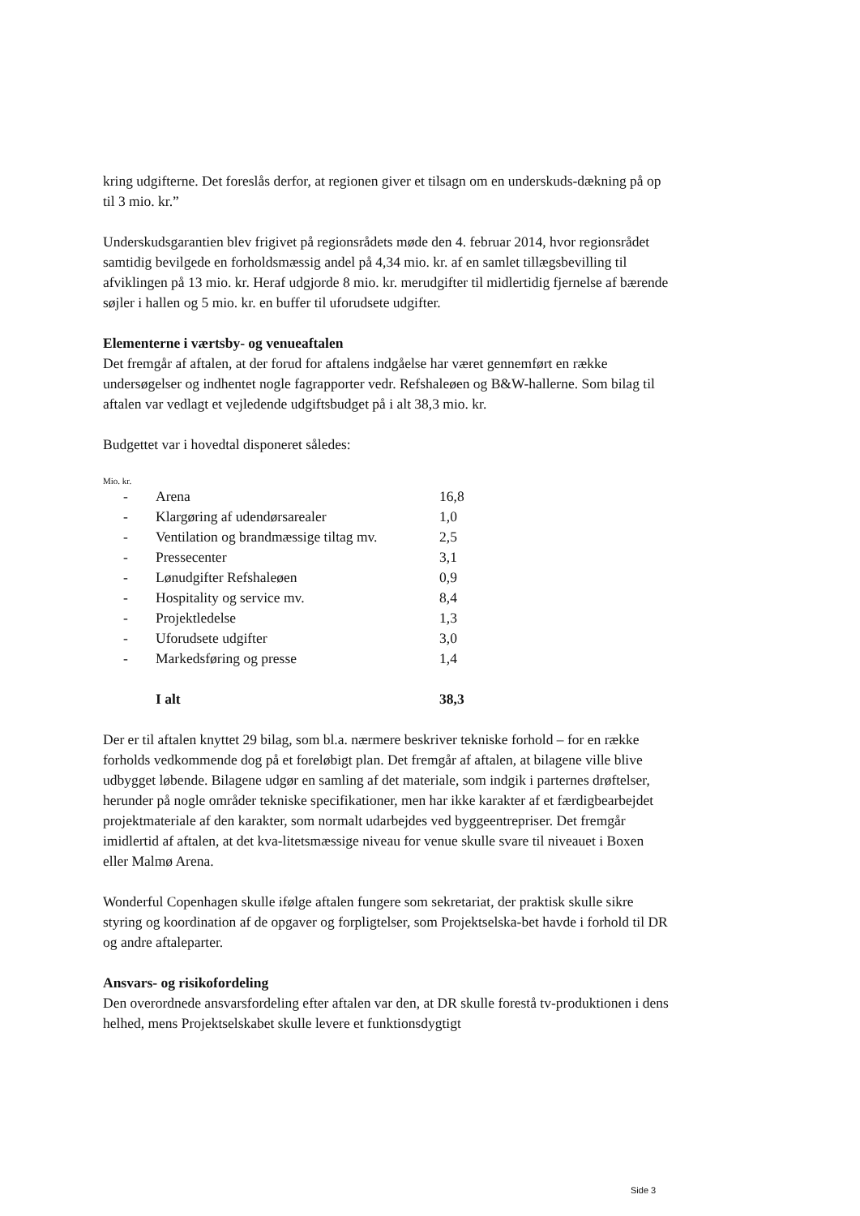kring udgifterne. Det foreslås derfor, at regionen giver et tilsagn om en underskuds-dækning på op til 3 mio. kr.”
Underskudsgarantien blev frigivet på regionsrådets møde den 4. februar 2014, hvor regionsrådet samtidig bevilgede en forholdsmæssig andel på 4,34 mio. kr. af en samlet tillægsbevilling til afviklingen på 13 mio. kr. Heraf udgjorde 8 mio. kr. merudgifter til midlertidig fjernelse af bærende søjler i hallen og 5 mio. kr. en buffer til uforudsete udgifter.
Elementerne i værtsby- og venueaftalen
Det fremgår af aftalen, at der forud for aftalens indgåelse har været gennemført en række undersøgelser og indhentet nogle fagrapporter vedr. Refshaleøen og B&W-hallerne. Som bilag til aftalen var vedlagt et vejledende udgiftsbudget på i alt 38,3 mio. kr.
Budgettet var i hovedtal disponeret således:
Mio. kr.
| - | Arena | 16,8 |
| - | Klargøring af udendørsarealer | 1,0 |
| - | Ventilation og brandmæssige tiltag mv. | 2,5 |
| - | Pressecenter | 3,1 |
| - | Lønudgifter Refshaleøen | 0,9 |
| - | Hospitality og service mv. | 8,4 |
| - | Projektledelse | 1,3 |
| - | Uforudsete udgifter | 3,0 |
| - | Markedsføring og presse | 1,4 |
| | I alt | 38,3 |
Der er til aftalen knyttet 29 bilag, som bl.a. nærmere beskriver tekniske forhold – for en række forholds vedkommende dog på et foreløbigt plan. Det fremgår af aftalen, at bilagene ville blive udbygget løbende. Bilagene udgør en samling af det materiale, som indgik i parternes drøftelser, herunder på nogle områder tekniske specifikationer, men har ikke karakter af et færdigbearbejdet projektmateriale af den karakter, som normalt udarbejdes ved byggeentrepriser. Det fremgår imidlertid af aftalen, at det kva-litetsmæssige niveau for venue skulle svare til niveauet i Boxen eller Malmø Arena.
Wonderful Copenhagen skulle ifølge aftalen fungere som sekretariat, der praktisk skulle sikre styring og koordination af de opgaver og forpligtelser, som Projektselska-bet havde i forhold til DR og andre aftaleparter.
Ansvars- og risikofordeling
Den overordnede ansvarsfordeling efter aftalen var den, at DR skulle forestå tv-produktionen i dens helhed, mens Projektselskabet skulle levere et funktionsdygtigt
Side 3